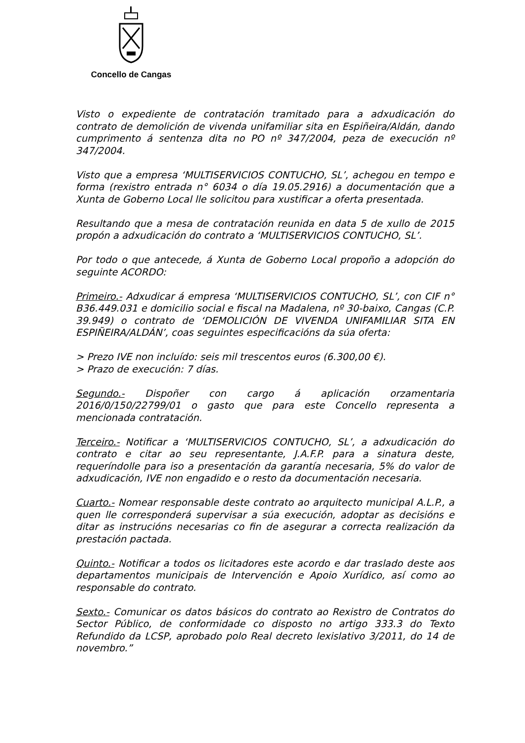Concello de Cangas
Visto o expediente de contratación tramitado para a adxudicación do contrato de demolición de vivenda unifamiliar sita en Espiñeira/Aldán, dando cumprimento á sentenza dita no PO nº 347/2004, peza de execución nº 347/2004.
Visto que a empresa ‘MULTISERVICIOS CONTUCHO, SL’, achegou en tempo e forma (rexistro entrada n° 6034 o día 19.05.2916) a documentación que a Xunta de Goberno Local lle solicitou para xustificar a oferta presentada.
Resultando que a mesa de contratación reunida en data 5 de xullo de 2015 propón a adxudicación do contrato a ‘MULTISERVICIOS CONTUCHO, SL’.
Por todo o que antecede, á Xunta de Goberno Local propoño a adopción do seguinte ACORDO:
Primeiro.- Adxudicar á empresa ‘MULTISERVICIOS CONTUCHO, SL’, con CIF n° B36.449.031 e domicilio social e fiscal na Madalena, nº 30-baixo, Cangas (C.P. 39.949) o contrato de ‘DEMOLICIÓN DE VIVENDA UNIFAMILIAR SITA EN ESPIÑEIRA/ALDÁN’, coas seguintes especificacións da súa oferta:
> Prezo IVE non incluído: seis mil trescentos euros (6.300,00 €).
> Prazo de execución: 7 días.
Segundo.- Dispoñer con cargo á aplicación orzamentaria 2016/0/150/22799/01 o gasto que para este Concello representa a mencionada contratación.
Terceiro.- Notificar a ‘MULTISERVICIOS CONTUCHO, SL’, a adxudicación do contrato e citar ao seu representante, J.A.F.P. para a sinatura deste, requeríndolle para iso a presentación da garantía necesaria, 5% do valor de adxudicación, IVE non engadido e o resto da documentación necesaria.
Cuarto.- Nomear responsable deste contrato ao arquitecto municipal A.L.P., a quen lle corresponderá supervisar a súa execución, adoptar as decisións e ditar as instrucións necesarias co fin de asegurar a correcta realización da prestación pactada.
Quinto.- Notificar a todos os licitadores este acordo e dar traslado deste aos departamentos municipais de Intervención e Apoio Xurídico, así como ao responsable do contrato.
Sexto.- Comunicar os datos básicos do contrato ao Rexistro de Contratos do Sector Público, de conformidade co disposto no artigo 333.3 do Texto Refundido da LCSP, aprobado polo Real decreto lexislativo 3/2011, do 14 de novembro.”